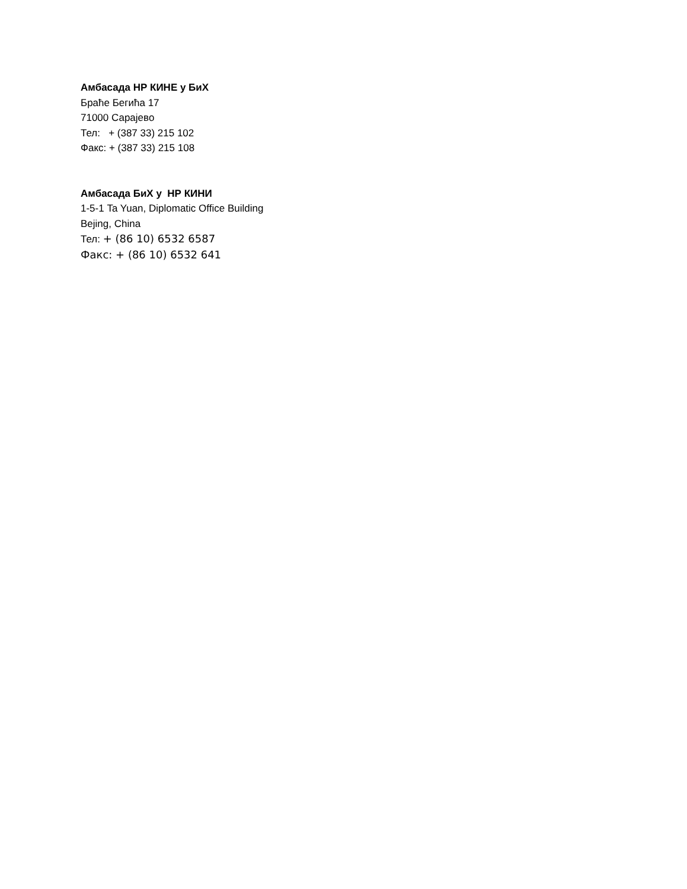Амбасада НР КИНЕ у БиХ
Браће Бегића 17
71000 Сарајево
Тел: + (387 33) 215 102
Факс: + (387 33) 215 108
Амбасада БиХ у НР КИНИ
1-5-1 Ta Yuan, Diplomatic Office Building
Bejing, China
Тел: + (86 10) 6532 6587
Факс: + (86 10) 6532 641